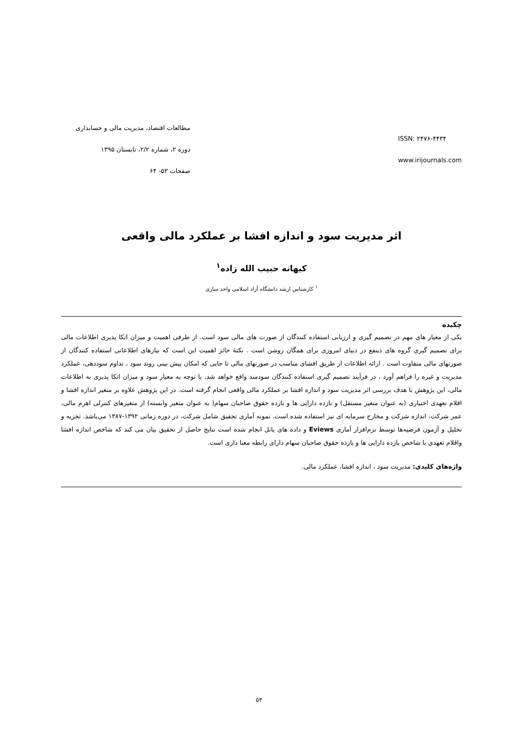مطالعات اقتصاد، مدیریت مالی و حسابداری
دوره ۲، شماره ۲/۲، تابستان ۱۳۹۵
صفحات ۵۳- ۶۴
ISSN: ۲۴۷۶-۴۴۳۴
www.irijournals.com
اثر مدیریت سود و اندازه افشا بر عملکرد مالی واقعی
کیهانه حبیب الله زاده<sup>۱</sup>
<sup>۱</sup> کارشناس ارشد دانشگاه آزاد اسلامی واحد ساری
چکیده
یکی از معیار های مهم در تصمیم گیری و ارزیابی استفاده کنندگان از صورت های مالی سود است. از طرفی اهمیت و میزان اتکا پذیری اطلاعات مالی برای تصمیم گیری گروه های ذینفع در دنیای امروزی برای همگان روشن است . نکتهٔ حائز اهمیت این است که نیازهای اطلاعاتی استفاده کنندگان از صورتهای مالی متفاوت است . ارائه اطلاعات از طریق افشای مناسب در صورتهای مالی تا جایی که امکان پیش بینی روند سود ، تداوم سوددهی، عملکرد مدیریت و غیره را فراهم آورد ، در فرآیند تصمیم گیری استفاده کنندگان سودمند واقع خواهد شد. با توجه به معیار سود و میزان اتکا پذیری به اطلاعات مالی، این پژوهش با هدف بررسی اثر مدیریت سود و اندازه افشا بر عملکرد مالی واقعی انجام گرفته است. در این پژوهش علاوه بر متغیر اندازه افشا و اقلام تعهدی اختیاری (به عنوان متغیر مستقل) و بازده دارایی ها و بازده حقوق صاحبان سهام( به عنوان متغیر وابسته) از متغیرهای کنترلی اهرم مالی، عمر شرکت، اندازه شرکت و مخارج سرمایه ای نیز استفاده شده است. نمونه آماری تحقیق شامل شرکت، در دوره زمانی ۱۳۹۲-۱۳۸۷ می‌باشد. تجزیه و تحلیل و آزمون فرضیه‌ها توسط نرم‌افزار آماری Eviews و داده های پانل انجام شده است نتایج حاصل از تحقیق بیان می کند که شاخص اندازه افشا واقلام تعهدی با شاخص بازده دارایی ها و بازده حقوق صاحبان سهام دارای رابطه معنا داری است.
واژه‌های کلیدی: مدیریت سود ، اندازه افشا، عملکرد مالی.
۵۳